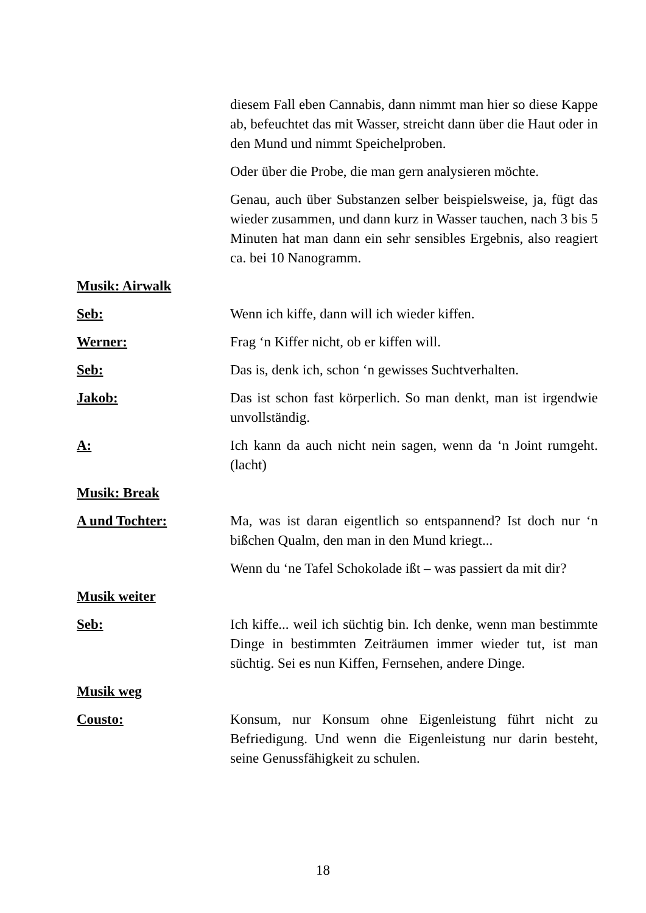diesem Fall eben Cannabis, dann nimmt man hier so diese Kappe ab, befeuchtet das mit Wasser, streicht dann über die Haut oder in den Mund und nimmt Speichelproben.
Oder über die Probe, die man gern analysieren möchte.
Genau, auch über Substanzen selber beispielsweise, ja, fügt das wieder zusammen, und dann kurz in Wasser tauchen, nach 3 bis 5 Minuten hat man dann ein sehr sensibles Ergebnis, also reagiert ca. bei 10 Nanogramm.
Musik: Airwalk
Seb: Wenn ich kiffe, dann will ich wieder kiffen.
Werner: Frag ‘n Kiffer nicht, ob er kiffen will.
Seb: Das is, denk ich, schon ‘n gewisses Suchtverhalten.
Jakob: Das ist schon fast körperlich. So man denkt, man ist irgendwie unvollständig.
A: Ich kann da auch nicht nein sagen, wenn da ‘n Joint rumgeht. (lacht)
Musik: Break
A und Tochter: Ma, was ist daran eigentlich so entspannend? Ist doch nur ‘n bißchen Qualm, den man in den Mund kriegt...
Wenn du ‘ne Tafel Schokolade ißt – was passiert da mit dir?
Musik weiter
Seb: Ich kiffe... weil ich süchtig bin. Ich denke, wenn man bestimmte Dinge in bestimmten Zeiträumen immer wieder tut, ist man süchtig. Sei es nun Kiffen, Fernsehen, andere Dinge.
Musik weg
Cousto: Konsum, nur Konsum ohne Eigenleistung führt nicht zu Befriedigung. Und wenn die Eigenleistung nur darin besteht, seine Genussfähigkeit zu schulen.
18